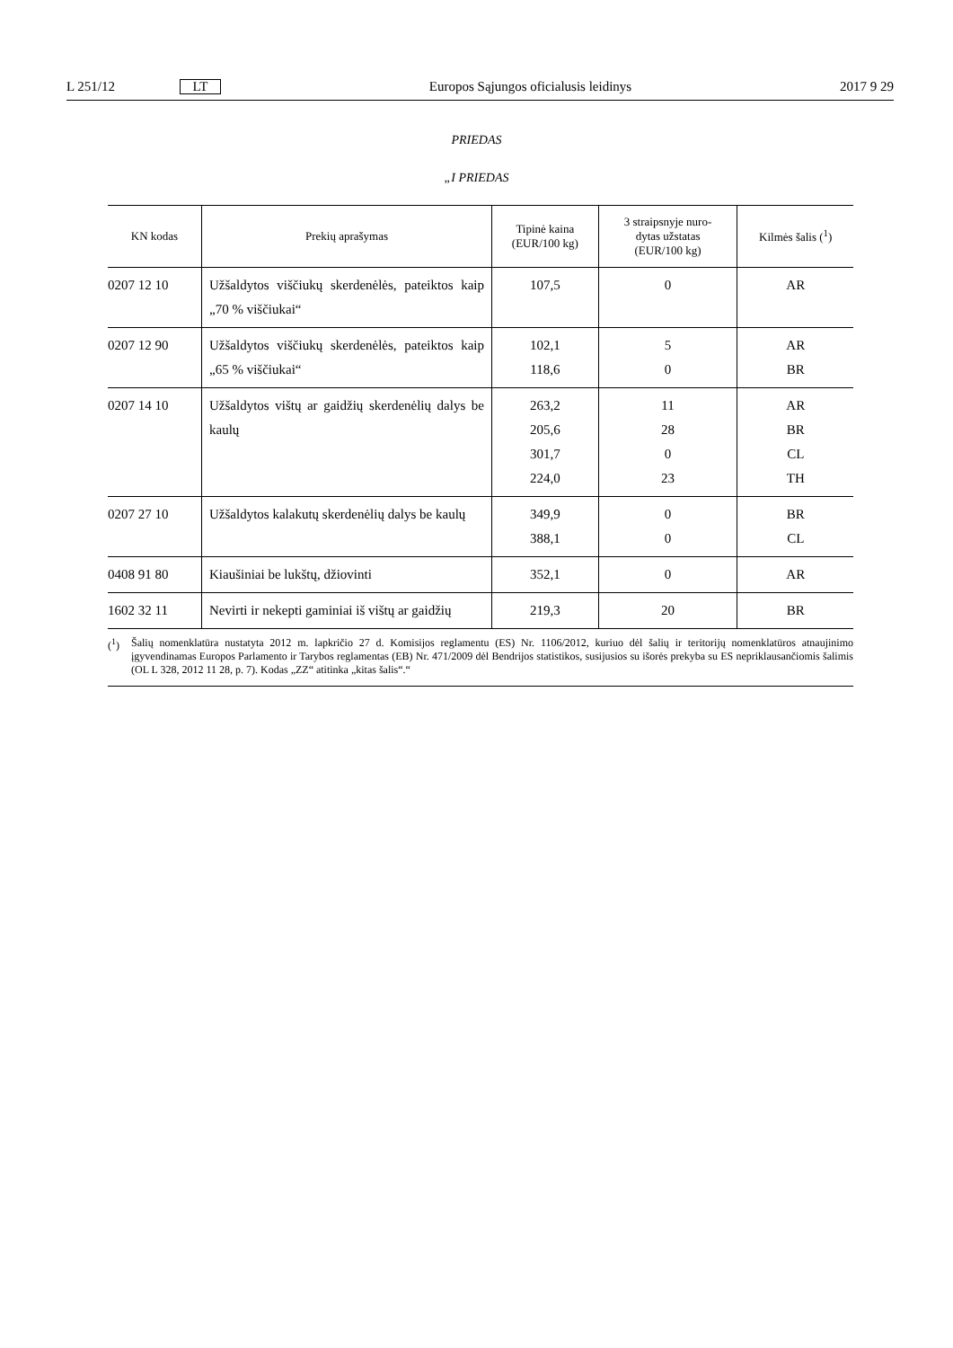L 251/12
LT
Europos Sąjungos oficialusis leidinys
2017 9 29
PRIEDAS
„I PRIEDAS
| KN kodas | Prekių aprašymas | Tipinė kaina (EUR/100 kg) | 3 straipsnyje nuro- dytas užstatas (EUR/100 kg) | Kilmės šalis (<sup>1</sup>) |
| --- | --- | --- | --- | --- |
| 0207 12 10 | Užšaldytos viščiukų skerdenėlės, pateiktos kaip „70 % viščiukai“ | 107,5 | 0 | AR |
| 0207 12 90 | Užšaldytos viščiukų skerdenėlės, pateiktos kaip „65 % viščiukai“ | 102,1 118,6 | 5 0 | AR BR |
| 0207 14 10 | Užšaldytos vištų ar gaidžių skerdenėlių dalys be kaulų | 263,2 205,6 301,7 224,0 | 11 28 0 23 | AR BR CL TH |
| 0207 27 10 | Užšaldytos kalakutų skerdenėlių dalys be kaulų | 349,9 388,1 | 0 0 | BR CL |
| 0408 91 80 | Kiaušiniai be lukštų, džiovinti | 352,1 | 0 | AR |
| 1602 32 11 | Nevirti ir nekepti gaminiai iš vištų ar gaidžių | 219,3 | 20 | BR |
(<sup>1</sup>) Šalių nomenklatūra nustatyta 2012 m. lapkričio 27 d. Komisijos reglamentu (ES) Nr. 1106/2012, kuriuo dėl šalių ir teritorijų nomenklatūros atnaujinimo įgyvendinamas Europos Parlamento ir Tarybos reglamentas (EB) Nr. 471/2009 dėl Bendrijos statistikos, susijusios su išorės prekyba su ES nepriklausančiomis šalimis (OL L 328, 2012 11 28, p. 7). Kodas „ZZ“ atitinka „kitas šalis“.“